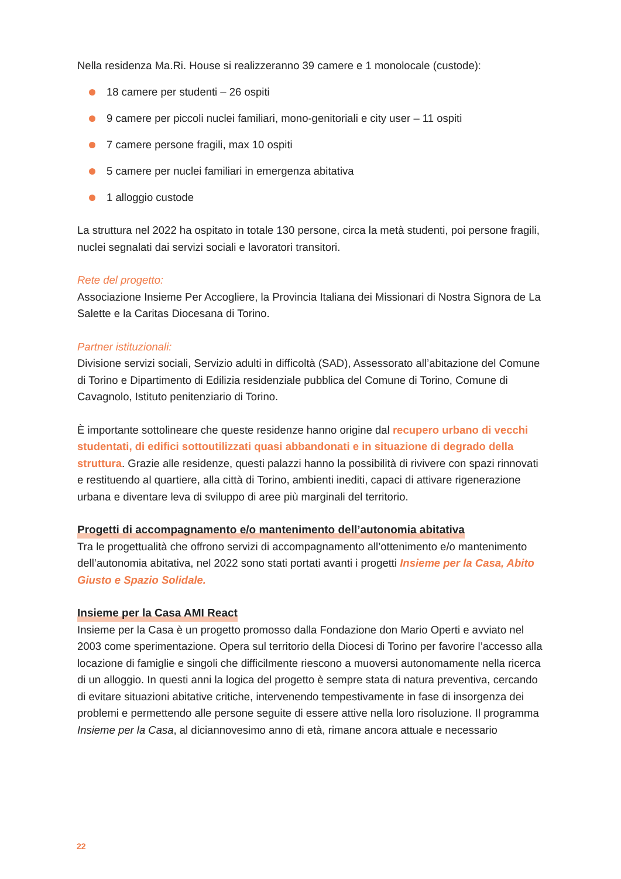Nella residenza Ma.Ri. House si realizzeranno 39 camere e 1 monolocale (custode):
18 camere per studenti – 26 ospiti
9 camere per piccoli nuclei familiari, mono-genitoriali e city user – 11 ospiti
7 camere persone fragili, max 10 ospiti
5 camere per nuclei familiari in emergenza abitativa
1 alloggio custode
La struttura nel 2022 ha ospitato in totale 130 persone, circa la metà studenti, poi persone fragili, nuclei segnalati dai servizi sociali e lavoratori transitori.
Rete del progetto:
Associazione Insieme Per Accogliere, la Provincia Italiana dei Missionari di Nostra Signora de La Salette e la Caritas Diocesana di Torino.
Partner istituzionali:
Divisione servizi sociali, Servizio adulti in difficoltà (SAD), Assessorato all’abitazione del Comune di Torino e Dipartimento di Edilizia residenziale pubblica del Comune di Torino, Comune di Cavagnolo, Istituto penitenziario di Torino.
È importante sottolineare che queste residenze hanno origine dal recupero urbano di vecchi studentati, di edifici sottoutilizzati quasi abbandonati e in situazione di degrado della struttura. Grazie alle residenze, questi palazzi hanno la possibilità di rivivere con spazi rinnovati e restituendo al quartiere, alla città di Torino, ambienti inediti, capaci di attivare rigenerazione urbana e diventare leva di sviluppo di aree più marginali del territorio.
Progetti di accompagnamento e/o mantenimento dell’autonomia abitativa
Tra le progettualità che offrono servizi di accompagnamento all’ottenimento e/o mantenimento dell’autonomia abitativa, nel 2022 sono stati portati avanti i progetti Insieme per la Casa, Abito Giusto e Spazio Solidale.
Insieme per la Casa AMI React
Insieme per la Casa è un progetto promosso dalla Fondazione don Mario Operti e avviato nel 2003 come sperimentazione. Opera sul territorio della Diocesi di Torino per favorire l’accesso alla locazione di famiglie e singoli che difficilmente riescono a muoversi autonomamente nella ricerca di un alloggio. In questi anni la logica del progetto è sempre stata di natura preventiva, cercando di evitare situazioni abitative critiche, intervenendo tempestivamente in fase di insorgenza dei problemi e permettendo alle persone seguite di essere attive nella loro risoluzione. Il programma Insieme per la Casa, al diciannovesimo anno di età, rimane ancora attuale e necessario
22